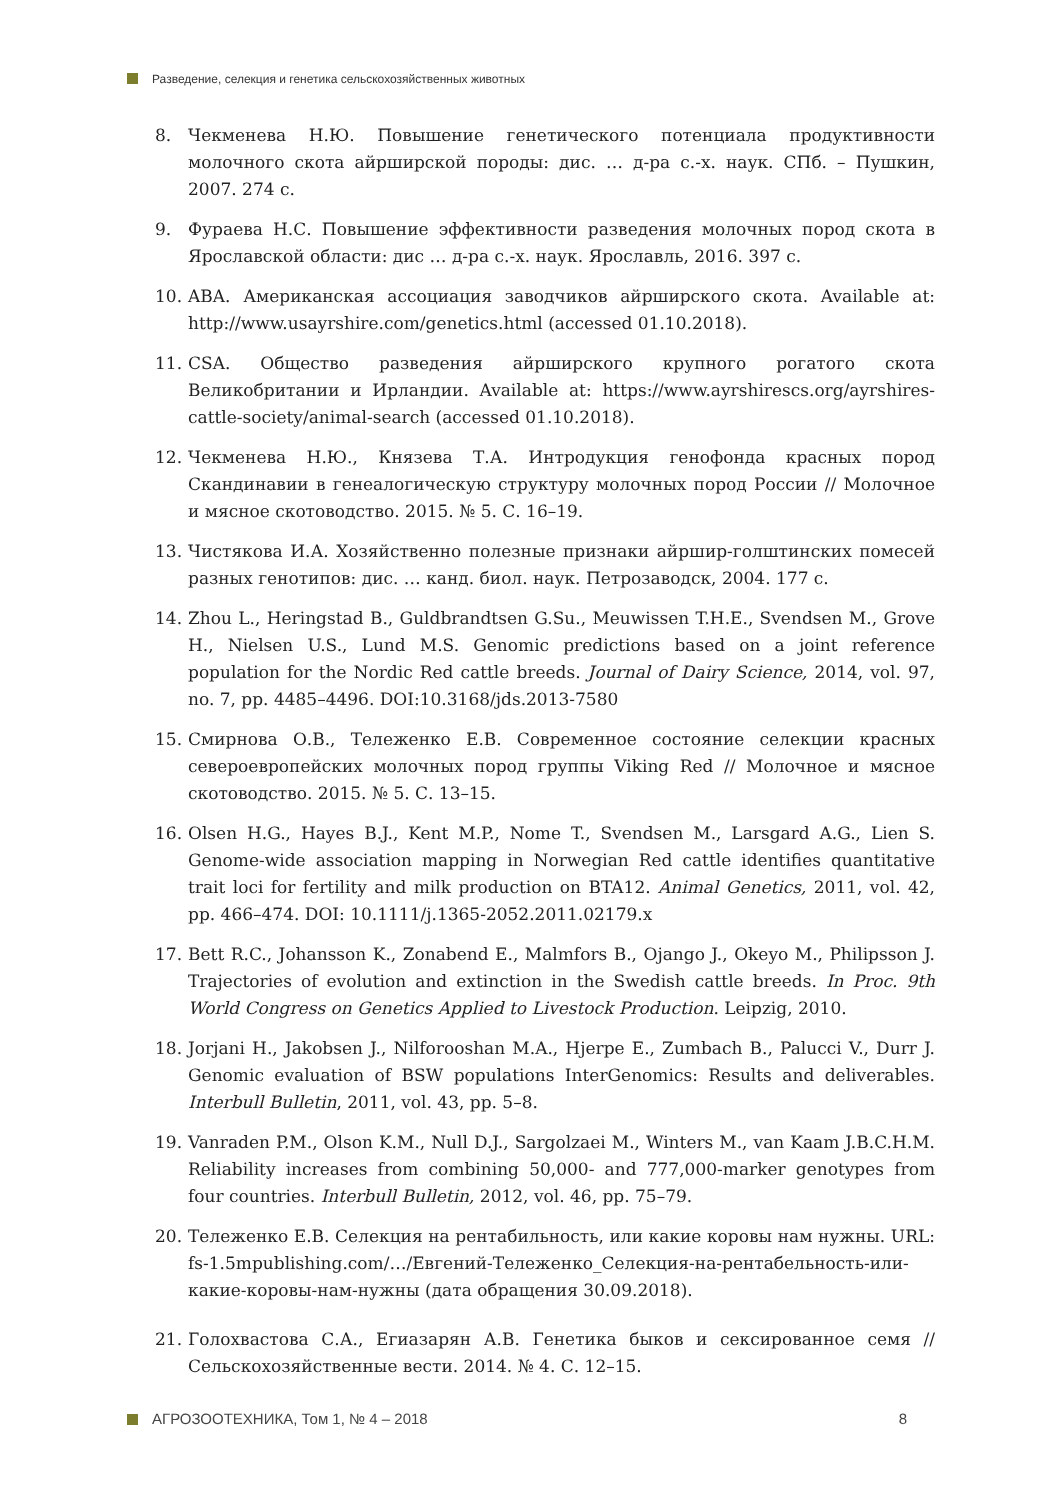Разведение, селекция и генетика сельскохозяйственных животных
8. Чекменева Н.Ю. Повышение генетического потенциала продуктивности молочного скота айрширской породы: дис. … д-ра с.-х. наук. СПб. – Пушкин, 2007. 274 с.
9. Фураева Н.С. Повышение эффективности разведения молочных пород скота в Ярославской области: дис … д-ра с.-х. наук. Ярославль, 2016. 397 с.
10. ABA. Американская ассоциация заводчиков айрширского скота. Available at: http://www.usayrshire.com/genetics.html (accessed 01.10.2018).
11. CSA. Общество разведения айрширского крупного рогатого скота Великобритании и Ирландии. Available at: https://www.ayrshirescs.org/ayrshires-cattle-society/animal-search (accessed 01.10.2018).
12. Чекменева Н.Ю., Князева Т.А. Интродукция генофонда красных пород Скандинавии в генеалогическую структуру молочных пород России // Молочное и мясное скотоводство. 2015. № 5. С. 16–19.
13. Чистякова И.А. Хозяйственно полезные признаки айршир-голштинских помесей разных генотипов: дис. … канд. биол. наук. Петрозаводск, 2004. 177 с.
14. Zhou L., Heringstad B., Guldbrandtsen G.Su., Meuwissen T.H.E., Svendsen M., Grove H., Nielsen U.S., Lund M.S. Genomic predictions based on a joint reference population for the Nordic Red cattle breeds. Journal of Dairy Science, 2014, vol. 97, no. 7, pp. 4485–4496. DOI:10.3168/jds.2013-7580
15. Смирнова О.В., Тележенко Е.В. Современное состояние селекции красных североевропейских молочных пород группы Viking Red // Молочное и мясное скотоводство. 2015. № 5. С. 13–15.
16. Olsen H.G., Hayes B.J., Kent M.P., Nome T., Svendsen M., Larsgard A.G., Lien S. Genome-wide association mapping in Norwegian Red cattle identifies quantitative trait loci for fertility and milk production on BTA12. Animal Genetics, 2011, vol. 42, pp. 466–474. DOI: 10.1111/j.1365-2052.2011.02179.x
17. Bett R.C., Johansson K., Zonabend E., Malmfors B., Ojango J., Okeyo M., Philipsson J. Trajectories of evolution and extinction in the Swedish cattle breeds. In Proc. 9th World Congress on Genetics Applied to Livestock Production. Leipzig, 2010.
18. Jorjani H., Jakobsen J., Nilforooshan M.A., Hjerpe E., Zumbach B., Palucci V., Durr J. Genomic evaluation of BSW populations InterGenomics: Results and deliverables. Interbull Bulletin, 2011, vol. 43, pp. 5–8.
19. Vanraden P.M., Olson K.M., Null D.J., Sargolzaei M., Winters M., van Kaam J.B.C.H.M. Reliability increases from combining 50,000- and 777,000-marker genotypes from four countries. Interbull Bulletin, 2012, vol. 46, pp. 75–79.
20. Тележенко Е.В. Селекция на рентабильность, или какие коровы нам нужны. URL: fs-1.5mpublishing.com/…/Евгений-Тележенко_Селекция-на-рентабельность-или-какие-коровы-нам-нужны (дата обращения 30.09.2018).
21. Голохвастова С.А., Егиазарян А.В. Генетика быков и сексированное семя // Сельскохозяйственные вести. 2014. № 4. С. 12–15.
АГРОЗООТЕХНИКА, Том 1, № 4 – 2018 8